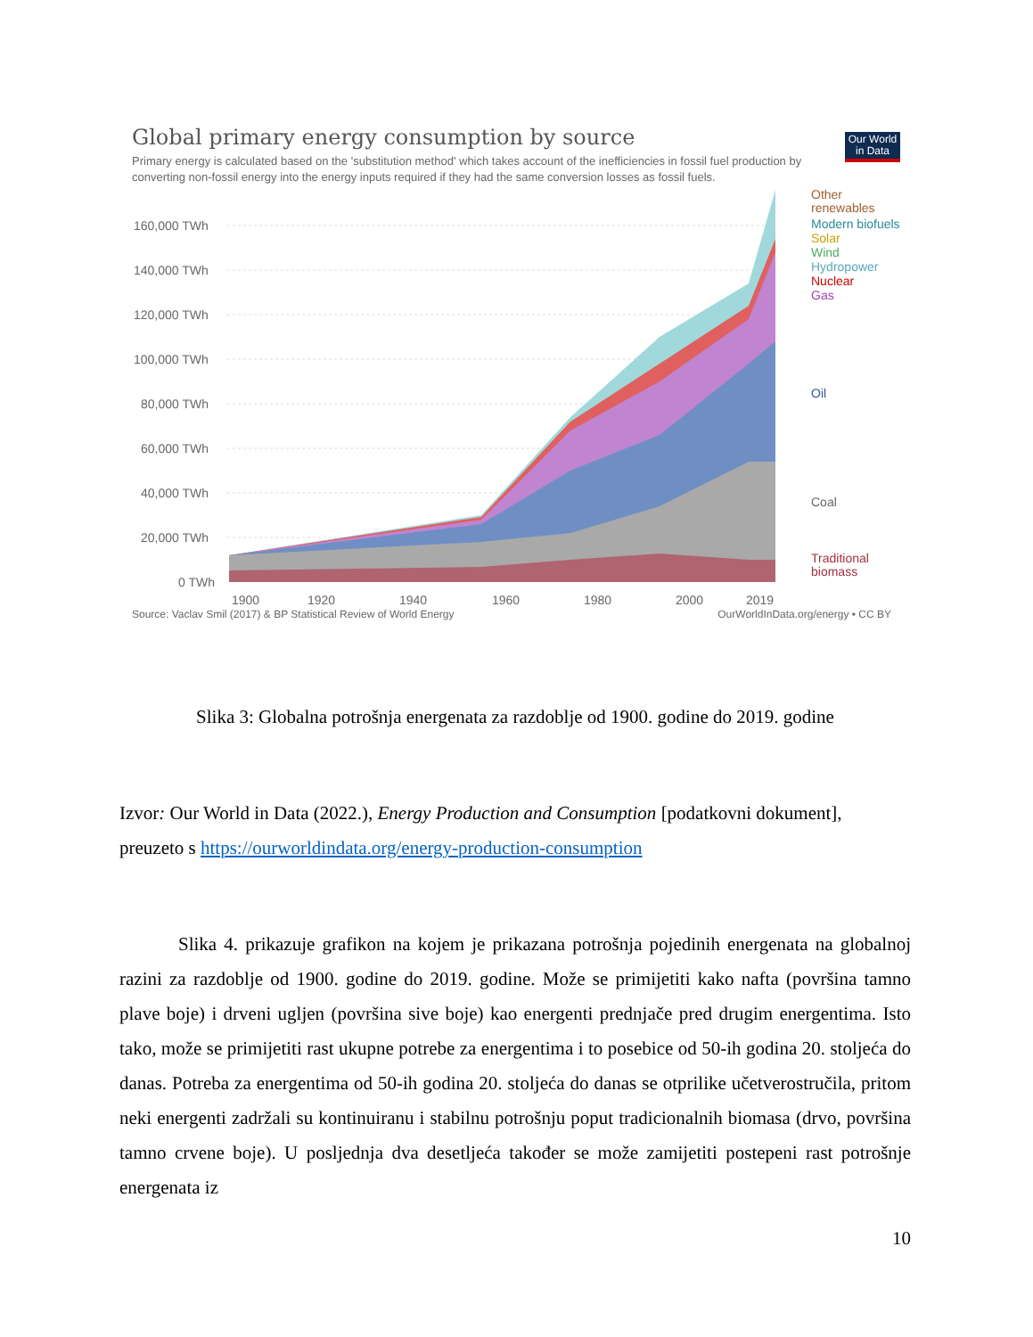Our World in Data
Global primary energy consumption by source
Primary energy is calculated based on the 'substitution method' which takes account of the inefficiencies in fossil fuel production by converting non-fossil energy into the energy inputs required if they had the same conversion losses as fossil fuels.
160,000 TWh
140,000 TWh
120,000 TWh
100,000 TWh
80,000 TWh
60,000 TWh
40,000 TWh
20,000 TWh
0 TWh
1900
1920
1940
1960
1980
2000
2019
Other
renewables
Modern biofuels
Solar
Wind
Hydropower
Nuclear
Gas
Oil
Coal
Traditional
biomass
Source: Vaclav Smil (2017) & BP Statistical Review of World Energy OurWorldInData.org/energy • CC BY
Slika 3: Globalna potrošnja energenata za razdoblje od 1900. godine do 2019. godine
Izvor: Our World in Data (2022.), Energy Production and Consumption [podatkovni dokument], preuzeto s https://ourworldindata.org/energy-production-consumption
Slika 4. prikazuje grafikon na kojem je prikazana potrošnja pojedinih energenata na globalnoj razini za razdoblje od 1900. godine do 2019. godine. Može se primijetiti kako nafta (površina tamno plave boje) i drveni ugljen (površina sive boje) kao energenti prednjače pred drugim energentima. Isto tako, može se primijetiti rast ukupne potrebe za energentima i to posebice od 50-ih godina 20. stoljeća do danas. Potreba za energentima od 50-ih godina 20. stoljeća do danas se otprilike učetverostručila, pritom neki energenti zadržali su kontinuiranu i stabilnu potrošnju poput tradicionalnih biomasa (drvo, površina tamno crvene boje). U posljednja dva desetljeća također se može zamijetiti postepeni rast potrošnje energenata iz
10